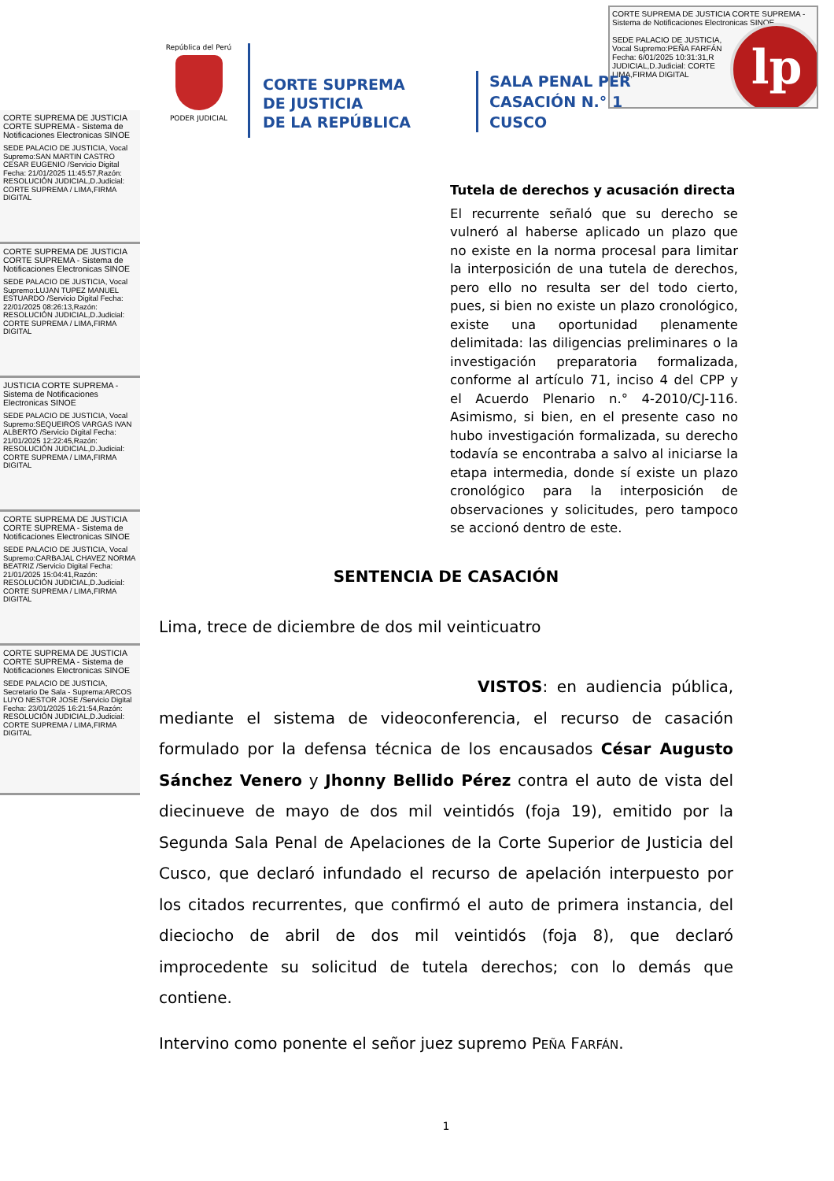CORTE SUPREMA DE JUSTICIA CORTE SUPREMA - Sistema de Notificaciones Electronicas SINOE
SEDE PALACIO DE JUSTICIA,
Vocal Supremo:PEÑA FARFÁN
Fecha: 6/01/2025 10:31:31,R
JUDICIAL,D.Judicial: CORTE
LIMA,FIRMA DIGITAL
lp
República del Perú
PODER JUDICIAL
CORTE SUPREMA
DE JUSTICIA
DE LA REPÚBLICA
SALA PENAL PER
CASACIÓN N.° 1
CUSCO
CORTE SUPREMA DE JUSTICIA CORTE SUPREMA - Sistema de Notificaciones Electronicas SINOE
SEDE PALACIO DE JUSTICIA, Vocal Supremo:SAN MARTIN CASTRO CESAR EUGENIO /Servicio Digital Fecha: 21/01/2025 11:45:57,Razón: RESOLUCIÓN JUDICIAL,D.Judicial: CORTE SUPREMA / LIMA,FIRMA DIGITAL
CORTE SUPREMA DE JUSTICIA CORTE SUPREMA - Sistema de Notificaciones Electronicas SINOE
SEDE PALACIO DE JUSTICIA, Vocal Supremo:LUJAN TUPEZ MANUEL ESTUARDO /Servicio Digital Fecha: 22/01/2025 08:26:13,Razón: RESOLUCIÓN JUDICIAL,D.Judicial: CORTE SUPREMA / LIMA,FIRMA DIGITAL
JUSTICIA CORTE SUPREMA - Sistema de Notificaciones Electronicas SINOE
SEDE PALACIO DE JUSTICIA, Vocal Supremo:SEQUEIROS VARGAS IVAN ALBERTO /Servicio Digital Fecha: 21/01/2025 12:22:45,Razón: RESOLUCIÓN JUDICIAL,D.Judicial: CORTE SUPREMA / LIMA,FIRMA DIGITAL
CORTE SUPREMA DE JUSTICIA CORTE SUPREMA - Sistema de Notificaciones Electronicas SINOE
SEDE PALACIO DE JUSTICIA, Vocal Supremo:CARBAJAL CHAVEZ NORMA BEATRIZ /Servicio Digital Fecha: 21/01/2025 15:04:41,Razón: RESOLUCIÓN JUDICIAL,D.Judicial: CORTE SUPREMA / LIMA,FIRMA DIGITAL
CORTE SUPREMA DE JUSTICIA CORTE SUPREMA - Sistema de Notificaciones Electronicas SINOE
SEDE PALACIO DE JUSTICIA, Secretario De Sala - Suprema:ARCOS LUYO NESTOR JOSE /Servicio Digital Fecha: 23/01/2025 16:21:54,Razón: RESOLUCIÓN JUDICIAL,D.Judicial: CORTE SUPREMA / LIMA,FIRMA DIGITAL
Tutela de derechos y acusación directa
El recurrente señaló que su derecho se vulneró al haberse aplicado un plazo que no existe en la norma procesal para limitar la interposición de una tutela de derechos, pero ello no resulta ser del todo cierto, pues, si bien no existe un plazo cronológico, existe una oportunidad plenamente delimitada: las diligencias preliminares o la investigación preparatoria formalizada, conforme al artículo 71, inciso 4 del CPP y el Acuerdo Plenario n.° 4-2010/CJ-116. Asimismo, si bien, en el presente caso no hubo investigación formalizada, su derecho todavía se encontraba a salvo al iniciarse la etapa intermedia, donde sí existe un plazo cronológico para la interposición de observaciones y solicitudes, pero tampoco se accionó dentro de este.
SENTENCIA DE CASACIÓN
Lima, trece de diciembre de dos mil veinticuatro
VISTOS: en audiencia pública, mediante el sistema de videoconferencia, el recurso de casación formulado por la defensa técnica de los encausados César Augusto Sánchez Venero y Jhonny Bellido Pérez contra el auto de vista del diecinueve de mayo de dos mil veintidós (foja 19), emitido por la Segunda Sala Penal de Apelaciones de la Corte Superior de Justicia del Cusco, que declaró infundado el recurso de apelación interpuesto por los citados recurrentes, que confirmó el auto de primera instancia, del dieciocho de abril de dos mil veintidós (foja 8), que declaró improcedente su solicitud de tutela derechos; con lo demás que contiene.
Intervino como ponente el señor juez supremo PEÑA FARFÁN.
1